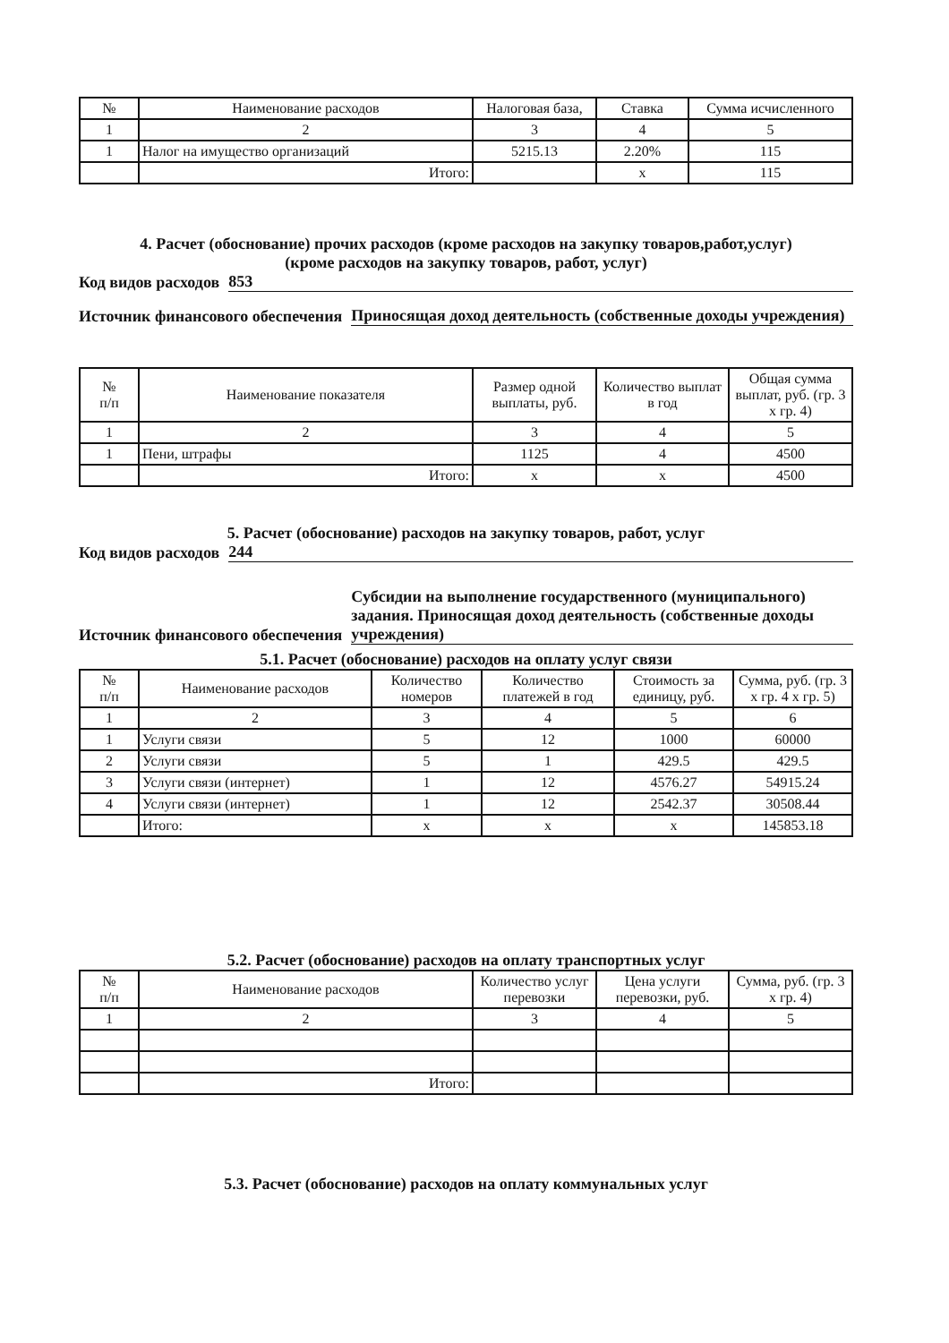| № | Наименование расходов | Налоговая база, | Ставка | Сумма исчисленного |
| --- | --- | --- | --- | --- |
| 1 | 2 | 3 | 4 | 5 |
| 1 | Налог на имущество организаций | 5215.13 | 2.20% | 115 |
| | Итого: | | x | 115 |
4. Расчет (обоснование) прочих расходов (кроме расходов на закупку товаров,работ,услуг)
(кроме расходов на закупку товаров, работ, услуг)
Код видов расходов 853
Источник финансового обеспечения Приносящая доход деятельность (собственные доходы учреждения)
| № п/п | Наименование показателя | Размер одной выплаты, руб. | Количество выплат в год | Общая сумма выплат, руб. (гр. 3 x гр. 4) |
| --- | --- | --- | --- | --- |
| 1 | 2 | 3 | 4 | 5 |
| 1 | Пени, штрафы | 1125 | 4 | 4500 |
| | Итого: | x | x | 4500 |
5. Расчет (обоснование) расходов на закупку товаров, работ, услуг
Код видов расходов 244
Источник финансового обеспечения Субсидии на выполнение государственного (муниципального) задания. Приносящая доход деятельность (собственные доходы учреждения)
5.1. Расчет (обоснование) расходов на оплату услуг связи
| № п/п | Наименование расходов | Количество номеров | Количество платежей в год | Стоимость за единицу, руб. | Сумма, руб. (гр. 3 x гр. 4 x гр. 5) |
| --- | --- | --- | --- | --- | --- |
| 1 | 2 | 3 | 4 | 5 | 6 |
| 1 | Услуги связи | 5 | 12 | 1000 | 60000 |
| 2 | Услуги связи | 5 | 1 | 429.5 | 429.5 |
| 3 | Услуги связи (интернет) | 1 | 12 | 4576.27 | 54915.24 |
| 4 | Услуги связи (интернет) | 1 | 12 | 2542.37 | 30508.44 |
| | Итого: | x | x | x | 145853.18 |
5.2. Расчет (обоснование) расходов на оплату транспортных услуг
| № п/п | Наименование расходов | Количество услуг перевозки | Цена услуги перевозки, руб. | Сумма, руб. (гр. 3 x гр. 4) |
| --- | --- | --- | --- | --- |
| 1 | 2 | 3 | 4 | 5 |
| | Итого: | | | |
5.3. Расчет (обоснование) расходов на оплату коммунальных услуг